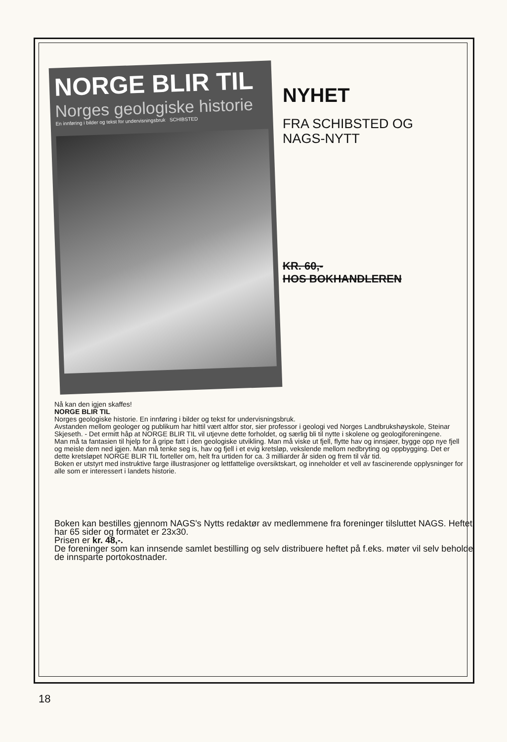NORGE BLIR TIL
Norges geologiske historie
En innføring i bilder og tekst for undervisningsbruk SCHIBSTED
NYHET
FRA SCHIBSTED OG
NAGS-NYTT
KR. 60,-
HOS BOKHANDLEREN
Nå kan den igjen skaffes!
NORGE BLIR TIL
Norges geologiske historie. En innføring i bilder og tekst for undervisningsbruk.
Avstanden mellom geologer og publikum har hittil vært altfor stor, sier professor i geologi ved Norges Landbrukshøyskole, Steinar Skjeseth. - Det ermitt håp at NORGE BLIR TIL vil utjevne dette forholdet, og særlig bli til nytte i skolene og geologiforeningene.
Man må ta fantasien til hjelp for å gripe fatt i den geologiske utvikling. Man må viske ut fjell, flytte hav og innsjøer, bygge opp nye fjell og meisle dem ned igjen. Man må tenke seg is, hav og fjell i et evig kretsløp, vekslende mellom nedbryting og oppbygging. Det er dette kretsløpet NORGE BLIR TIL forteller om, helt fra urtiden for ca. 3 milliarder år siden og frem til vår tid.
Boken er utstyrt med instruktive farge illustrasjoner og lettfattelige oversiktskart, og inneholder et vell av fascinerende opplysninger for alle som er interessert i landets historie.
Boken kan bestilles gjennom NAGS's Nytts redaktør av medlemmene fra foreninger tilsluttet NAGS. Heftet har 65 sider og formatet er 23x30.
Prisen er kr. 48,-.
De foreninger som kan innsende samlet bestilling og selv distribuere heftet på f.eks. møter vil selv beholde de innsparte portokostnader.
18